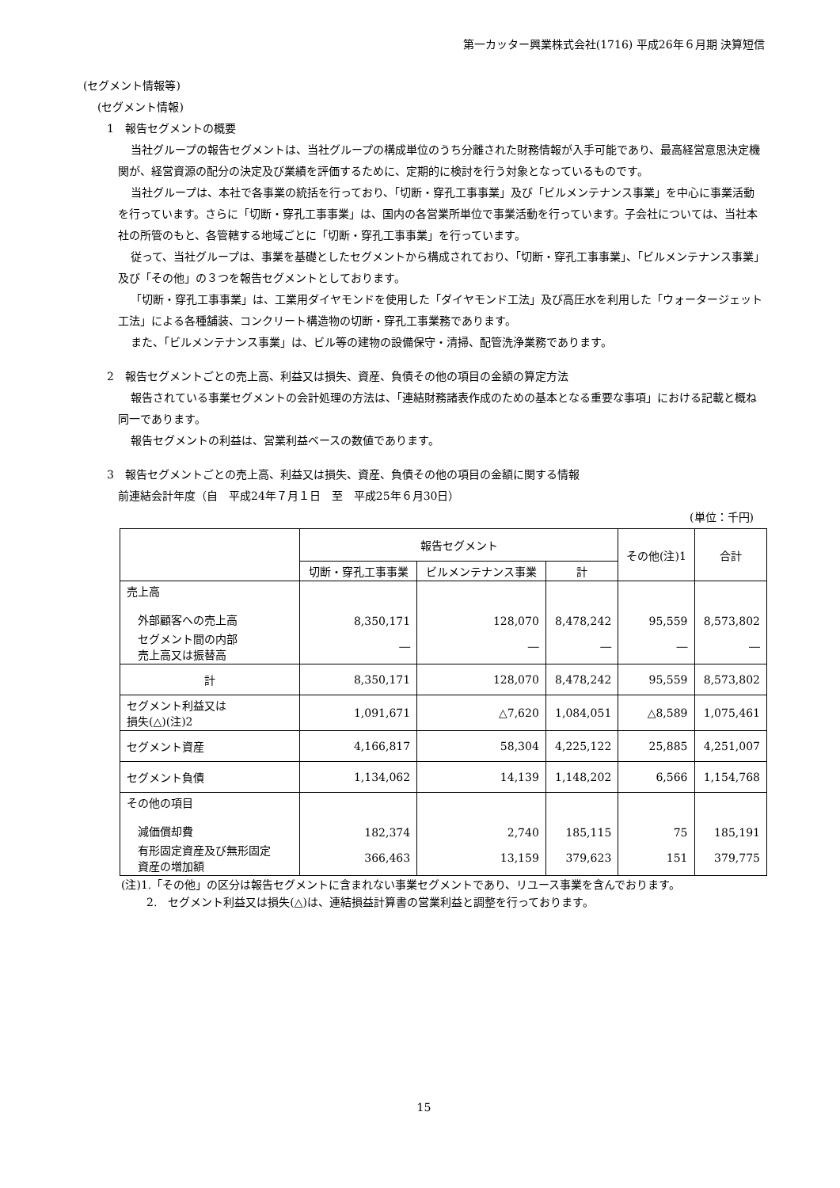第一カッター興業株式会社(1716) 平成26年６月期 決算短信
(セグメント情報等)
(セグメント情報)
1　報告セグメントの概要
当社グループの報告セグメントは、当社グループの構成単位のうち分離された財務情報が入手可能であり、最高経営意思決定機関が、経営資源の配分の決定及び業績を評価するために、定期的に検討を行う対象となっているものです。
当社グループは、本社で各事業の統括を行っており、「切断・穿孔工事事業」及び「ビルメンテナンス事業」を中心に事業活動を行っています。さらに「切断・穿孔工事事業」は、国内の各営業所単位で事業活動を行っています。子会社については、当社本社の所管のもと、各管轄する地域ごとに「切断・穿孔工事事業」を行っています。
従って、当社グループは、事業を基礎としたセグメントから構成されており、「切断・穿孔工事事業」、「ビルメンテナンス事業」及び「その他」の３つを報告セグメントとしております。
「切断・穿孔工事事業」は、工業用ダイヤモンドを使用した「ダイヤモンド工法」及び高圧水を利用した「ウォータージェット工法」による各種舗装、コンクリート構造物の切断・穿孔工事業務であります。
また、「ビルメンテナンス事業」は、ビル等の建物の設備保守・清掃、配管洗浄業務であります。
2　報告セグメントごとの売上高、利益又は損失、資産、負債その他の項目の金額の算定方法
報告されている事業セグメントの会計処理の方法は、「連結財務諸表作成のための基本となる重要な事項」における記載と概ね同一であります。
報告セグメントの利益は、営業利益ベースの数値であります。
3　報告セグメントごとの売上高、利益又は損失、資産、負債その他の項目の金額に関する情報
前連結会計年度（自　平成24年７月１日　至　平成25年６月30日）
(単位：千円)
| | 報告セグメント | | | その他(注)1 | 合計 |
| --- | --- | --- | --- | --- | --- |
| | 切断・穿孔工事事業 | ビルメンテナンス事業 | 計 | | |
| 売上高 外部顧客への売上高 | 8,350,171 | 128,070 | 8,478,242 | 95,559 | 8,573,802 |
| セグメント間の内部 売上高又は振替高 | ― | ― | ― | ― | ― |
| 計 | 8,350,171 | 128,070 | 8,478,242 | 95,559 | 8,573,802 |
| セグメント利益又は 損失(△)(注)2 | 1,091,671 | △7,620 | 1,084,051 | △8,589 | 1,075,461 |
| セグメント資産 | 4,166,817 | 58,304 | 4,225,122 | 25,885 | 4,251,007 |
| セグメント負債 | 1,134,062 | 14,139 | 1,148,202 | 6,566 | 1,154,768 |
| その他の項目 減価償却費 | 182,374 | 2,740 | 185,115 | 75 | 185,191 |
| 有形固定資産及び無形固定 資産の増加額 | 366,463 | 13,159 | 379,623 | 151 | 379,775 |
(注)1.「その他」の区分は報告セグメントに含まれない事業セグメントであり、リユース事業を含んでおります。
2.　セグメント利益又は損失(△)は、連結損益計算書の営業利益と調整を行っております。
15